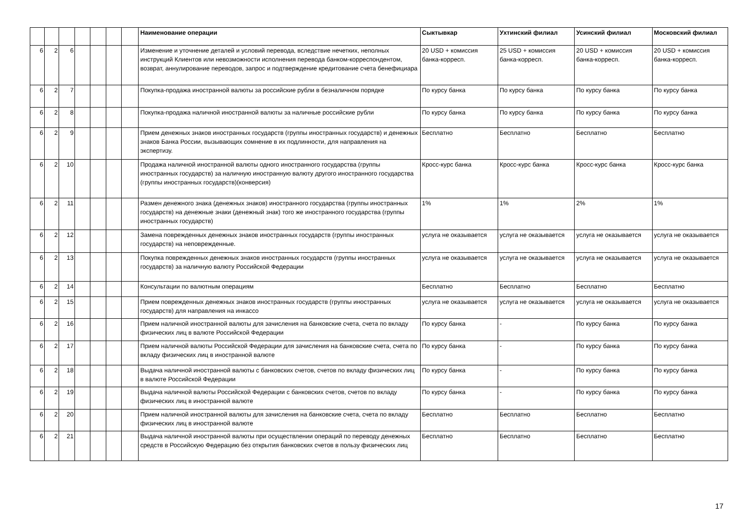| | | | | | | | Наименование операции | Сыктывкар | Ухтинский филиал | Усинский филиал | Московский филиал |
| --- | --- | --- | --- | --- | --- | --- | --- | --- | --- | --- | --- |
| 6 | 2 | 6 | | | | | Изменение и уточнение деталей и условий перевода, вследствие нечетких, неполных инструкций Клиентов или невозможности исполнения перевода банком-корреспондентом, возврат, аннулирование переводов, запрос и подтверждение кредитование счета бенефициара | 20 USD + комиссия банка-корресп. | 25 USD + комиссия банка-корресп. | 20 USD + комиссия банка-корресп. | 20 USD + комиссия банка-корресп. |
| 6 | 2 | 7 | | | | | Покупка-продажа иностранной валюты за российские рубли в безналичном порядке | По курсу банка | По курсу банка | По курсу банка | По курсу банка |
| 6 | 2 | 8 | | | | | Покупка-продажа наличной иностранной валюты за наличные российские рубли | По курсу банка | По курсу банка | По курсу банка | По курсу банка |
| 6 | 2 | 9 | | | | | Прием денежных знаков иностранных государств (группы иностранных государств) и денежных знаков Банка России, вызывающих сомнение в их подлинности, для направления на экспертизу. | Бесплатно | Бесплатно | Бесплатно | Бесплатно |
| 6 | 2 | 10 | | | | | Продажа наличной иностранной валюты одного иностранного государства (группы иностранных государств) за наличную иностранную валюту другого иностранного государства (группы иностранных государств)(конверсия) | Кросс-курс банка | Кросс-курс банка | Кросс-курс банка | Кросс-курс банка |
| 6 | 2 | 11 | | | | | Размен денежного знака (денежных знаков) иностранного государства (группы иностранных государств) на денежные знаки (денежный знак) того же иностранного государства (группы иностранных государств) | 1% | 1% | 2% | 1% |
| 6 | 2 | 12 | | | | | Замена поврежденных денежных знаков иностранных государств (группы иностранных государств) на неповрежденные. | услуга не оказывается | услуга не оказывается | услуга не оказывается | услуга не оказывается |
| 6 | 2 | 13 | | | | | Покупка поврежденных денежных знаков иностранных государств (группы иностранных государств) за наличную валюту Российской Федерации | услуга не оказывается | услуга не оказывается | услуга не оказывается | услуга не оказывается |
| 6 | 2 | 14 | | | | | Консультации по валютным операциям | Бесплатно | Бесплатно | Бесплатно | Бесплатно |
| 6 | 2 | 15 | | | | | Прием поврежденных денежных знаков иностранных государств (группы иностранных государств) для направления на инкассо | услуга не оказывается | услуга не оказывается | услуга не оказывается | услуга не оказывается |
| 6 | 2 | 16 | | | | | Прием наличной иностранной валюты для зачисления на банковские счета, счета по вкладу физических лиц в валюте Российской Федерации | По курсу банка | - | По курсу банка | По курсу банка |
| 6 | 2 | 17 | | | | | Прием наличной валюты Российской Федерации для зачисления на банковские счета, счета по вкладу физических лиц в иностранной валюте | По курсу банка | - | По курсу банка | По курсу банка |
| 6 | 2 | 18 | | | | | Выдача наличной иностранной валюты с банковских счетов, счетов по вкладу физических лиц в валюте Российской Федерации | По курсу банка | - | По курсу банка | По курсу банка |
| 6 | 2 | 19 | | | | | Выдача наличной валюты Российской Федерации с банковских счетов, счетов по вкладу физических лиц в иностранной валюте | По курсу банка | - | По курсу банка | По курсу банка |
| 6 | 2 | 20 | | | | | Прием наличной иностранной валюты для зачисления на банковские счета, счета по вкладу физических лиц в иностранной валюте | Бесплатно | Бесплатно | Бесплатно | Бесплатно |
| 6 | 2 | 21 | | | | | Выдача наличной иностранной валюты при осуществлении операций по переводу денежных средств в Российскую Федерацию без открытия банковских счетов в пользу физических лиц | Бесплатно | Бесплатно | Бесплатно | Бесплатно |
17